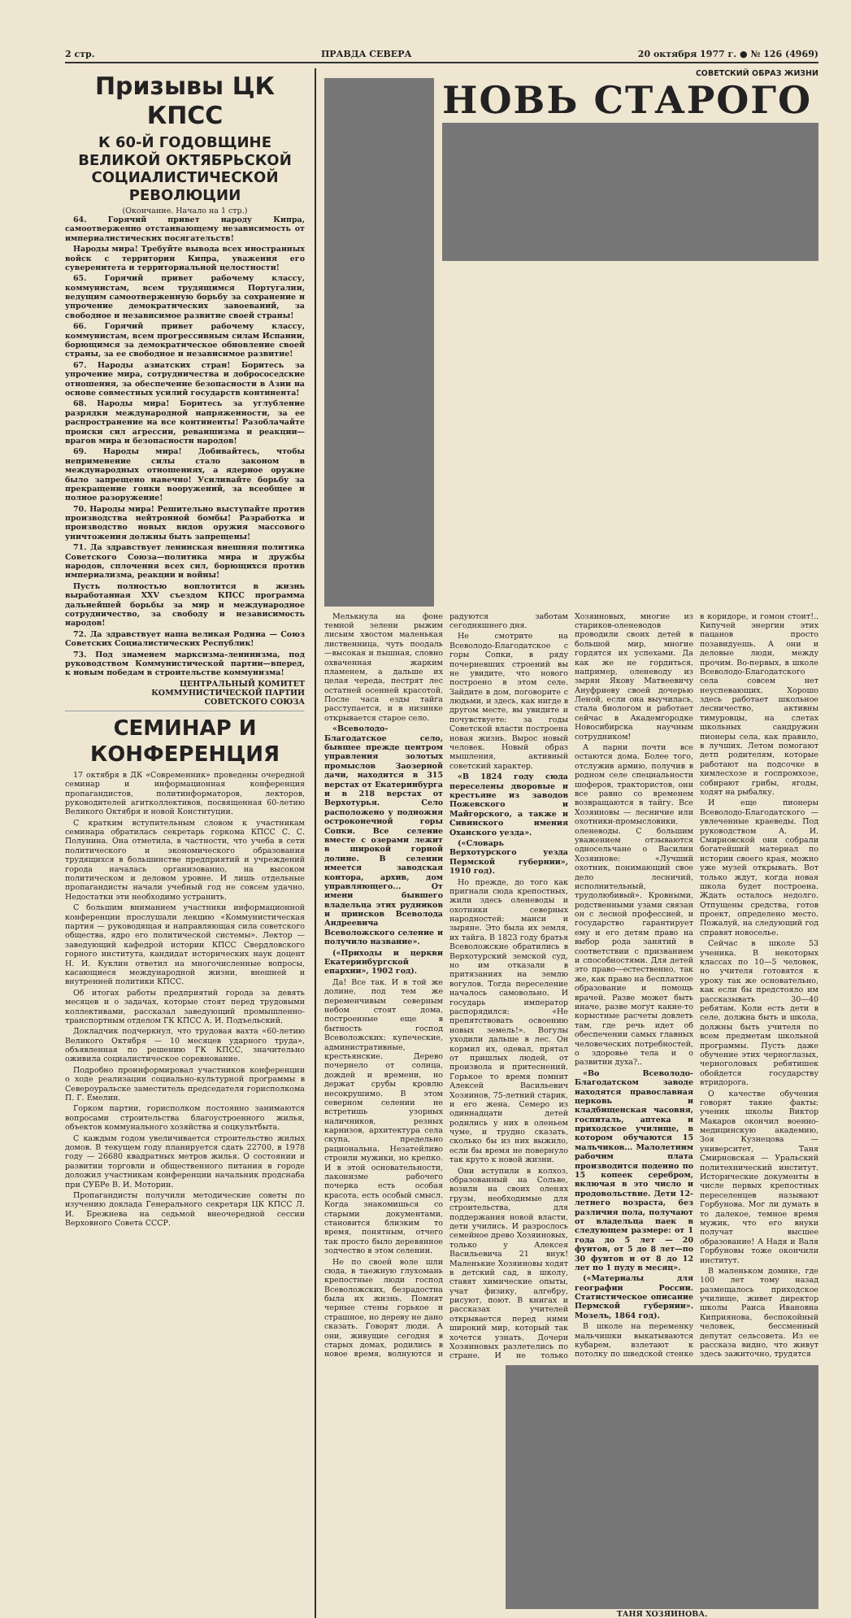2 стр. ПРАВДА СЕВЕРА 20 октября 1977 г. ● № 126 (4969)
Призывы ЦК КПСС
К 60-Й ГОДОВЩИНЕ ВЕЛИКОЙ ОКТЯБРЬСКОЙ СОЦИАЛИСТИЧЕСКОЙ РЕВОЛЮЦИИ
(Окончание. Начало на 1 стр.)
64. Горячий привет народу Кипра, самоотверженно отстаивающему независимость от империалистических посягательств!
Народы мира! Требуйте вывода всех иностранных войск с территории Кипра, уважения его суверенитета и территориальной целостности!
65. Горячий привет рабочему классу, коммунистам, всем трудящимся Португалии, ведущим самоотверженную борьбу за сохранение и упрочение демократических завоеваний, за свободное и независимое развитие своей страны!
66. Горячий привет рабочему классу, коммунистам, всем прогрессивным силам Испании, борющимся за демократическое обновление своей страны, за ее свободное и независимое развитие!
67. Народы азиатских стран! Боритесь за упрочение мира, сотрудничества и добрососедские отношения, за обеспечение безопасности в Азии на основе совместных усилий государств континента!
68. Народы мира! Боритесь за углубление разрядки международной напряженности, за ее распространение на все континенты! Разоблачайте происки сил агрессии, реваншизма и реакции—врагов мира и безопасности народов!
69. Народы мира! Добивайтесь, чтобы неприменение силы стало законом в международных отношениях, а ядерное оружие было запрещено навечно! Усиливайте борьбу за прекращение гонки вооружений, за всеобщее и полное разоружение!
70. Народы мира! Решительно выступайте против производства нейтронной бомбы! Разработка и производство новых видов оружия массового уничтожения должны быть запрещены!
71. Да здравствует ленинская внешняя политика Советского Союза—политика мира и дружбы народов, сплочения всех сил, борющихся против империализма, реакции и войны!
Пусть полностью воплотится в жизнь выработанная XXV съездом КПСС программа дальнейшей борьбы за мир и международное сотрудничество, за свободу и независимость народов!
72. Да здравствует наша великая Родина — Союз Советских Социалистических Республик!
73. Под знаменем марксизма-ленинизма, под руководством Коммунистической партии—вперед, к новым победам в строительстве коммунизма!
ЦЕНТРАЛЬНЫЙ КОМИТЕТ
КОММУНИСТИЧЕСКОЙ ПАРТИИ
СОВЕТСКОГО СОЮЗА
СЕМИНАР И КОНФЕРЕНЦИЯ
17 октября в ДК «Современник» проведены очередной семинар и информационная конференция пропагандистов, политинформаторов, лекторов, руководителей агитколлективов, посвященная 60-летию Великого Октября и новой Конституции.
С кратким вступительным словом к участникам семинара обратилась секретарь горкома КПСС С. С. Полунина. Она отметила, в частности, что учеба в сети политического и экономического образования трудящихся в большинстве предприятий и учреждений города началась организованно, на высоком политическом и деловом уровне. И лишь отдельные пропагандисты начали учебный год не совсем удачно. Недостатки эти необходимо устранить.
С большим вниманием участники информационной конференции прослушали лекцию «Коммунистическая партия — руководящая и направляющая сила советского общества, ядро его политической системы». Лектор — заведующий кафедрой истории КПСС Свердловского горного института, кандидат исторических наук доцент Н. И. Куклин ответил на многочисленные вопросы, касающиеся международной жизни, внешней и внутренней политики КПСС.
Об итогах работы предприятий города за девять месяцев и о задачах, которые стоят перед трудовыми коллективами, рассказал заведующий промышленно-транспортным отделом ГК КПСС А. И. Подъельский.
Докладчик подчеркнул, что трудовая вахта «60-летию Великого Октября — 10 месяцев ударного труда», объявленная по решению ГК КПСС, значительно оживила социалистическое соревнование.
Подробно проинформировал участников конференции о ходе реализации социально-культурной программы в Североуральске заместитель председателя горисполкома П. Г. Емелин.
Горком партии, горисполком постоянно занимаются вопросами строительства благоустроенного жилья, объектов коммунального хозяйства и соцкультбыта.
С каждым годом увеличивается строительство жилых домов. В текущем году планируется сдать 22700, в 1978 году — 26680 квадратных метров жилья. О состоянии и развитии торговли и общественного питания в городе доложил участникам конференции начальник продснаба при СУБРе В. И. Моторин.
Пропагандисты получили методические советы по изучению доклада Генерального секретаря ЦК КПСС Л. И. Брежнева на седьмой внеочередной сессии Верховного Совета СССР.
СОВЕТСКИЙ ОБРАЗ ЖИЗНИ
НОВЬ СТАРОГО
Мелькнула на фоне темной зелени рыжим лисьим хвостом маленькая лиственница, чуть поодаль—высокая и пышная, словно охваченная жарким пламенем, а дальше их целая череда, пестрят лес остатней осенней красотой. После часа езды тайга расступается, и в низинке открывается старое село.
«Всеволодо-Благодатское село, бывшее прежде центром управления золотых промыслов Заозерной дачи, находится в 315 верстах от Екатеринбурга и в 218 верстах от Верхотурья. Село расположено у подножия остроконечной горы Сопки. Все селение вместе с озерами лежит в широкой горной долине. В селении имеется заводская контора, архив, дом управляющего... От имени бывшего владельца этих рудников и приисков Всеволода Андреевича Всеволожского селение и получило название».
(«Приходы и церкви Екатеринбургской епархии», 1902 год).
Да! Все так. И в той же долине, под тем же переменчивым северным небом стоят дома, построенные еще в бытность господ Всеволожских: купеческие, административные, крестьянские. Дерево почернело от солнца, дождей и времени, но держат срубы кровлю несокрушимо. В этом северном селении не встретишь узорных наличников, резных карнизов, архитектура села скупа, предельно рациональна. Незатейливо строили мужики, но крепко. И в этой основательности, лаконизме рабочего почерка есть особая красота, есть особый смысл. Когда знакомишься со старыми документами, становится близким то время, понятным, отчего так просто было деревянное зодчество в этом селении.
Не по своей воле шли сюда, в таежную глухомань крепостные люди господ Всеволожских, безрадостна была их жизнь. Помнят черные стены горькое и страшное, но дереву не дано сказать. Говорят люди. А они, живущие сегодня в старых домах, родились в новое время, волнуются и радуются заботам сегодняшнего дня.
Не смотрите на Всеволодо-Благодатское с горы Сопки, в ряду почерневших строений вы не увидите, что нового построено в этом селе. Зайдите в дом, поговорите с людьми, и здесь, как нигде в другом месте, вы увидите и почувствуете: за годы Советской власти построена новая жизнь. Вырос новый человек. Новый образ мышления, активный советский характер.
«В 1824 году сюда переселены дворовые и крестьяне из заводов Пожевского и Майгорского, а также и Сивинского имения Оханского уезда».
(«Словарь Верхотурского уезда Пермской губернии», 1910 год).
Но прежде, до того как пригнали сюда крепостных, жили здесь оленеводы и охотники северных народностей: манси и зыряне. Это была их земля, их тайга. В 1823 году братья Всеволожские обратились в Верхотурский земской суд, но им отказали в притязаниях на землю вогулов. Тогда переселение началось самовольно. И государь император распорядился: «Не препятствовать освоению новых земель!». Вогулы уходили дальше в лес. Он кормил их, одевал, прятал от пришлых людей, от произвола и притеснений. Горькое то время помнит Алексей Васильевич Хозяинов, 75-летний старик, и его жена. Семеро из одиннадцати детей родились у них в оленьем чуме, и трудно сказать, сколько бы из них выжило, если бы время не повернуло так круто к новой жизни.
Они вступили в колхоз, образованный на Сольве, возили на своих оленях грузы, необходимые для строительства, для поддержания новой власти, дети учились. И разрослось семейное древо Хозяиновых, только у Алексея Васильевича 21 внук! Маленькие Хозяиновы ходят в детский сад, в школу, ставят химические опыты, учат физику, алгебру, рисуют, поют. В книгах и рассказах учителей открывается перед ними широкий мир, который так хочется узнать. Дочери Хозяиновых разлетелись по стране. И не только Хозяиновых, многие из стариков-оленеводов проводили своих детей в большой мир, многие гордятся их успехами. Да как же не гордиться, например, оленеводу из зырян Якову Матвеевичу Ануфриеву своей дочерью Леной, если она выучилась, стала биологом и работает сейчас в Академгородке Новосибирска научным сотрудником!
А парни почти все остаются дома. Более того, отслужив армию, получив в родном селе специальности шоферов, трактористов, они все равно со временем возвращаются в тайгу. Все Хозяиновы — лесничие или охотники-промысловики, оленеводы. С большим уважением отзываются односельчане о Василии Хозяинове: «Лучший охотник, понимающий свое дело лесничий, исполнительный, трудолюбивый». Кровными, родственными узами связан он с лесной профессией, и государство гарантирует ему и его детям право на выбор рода занятий в соответствии с призванием и способностями. Для детей это право—естественно, так же, как право на бесплатное образование и помощь врачей. Разве может быть иначе, разве могут какие-то корыстные расчеты довлеть там, где речь идет об обеспечении самых главных человеческих потребностей, о здоровье тела и о развитии духа?..
«Во Всеволодо-Благодатском заводе находятся православная церковь и кладбищенская часовня, госпиталь, аптека и приходское училище, в котором обучаются 15 мальчиков... Малолетним рабочим плата производится поденно по 15 копеек серебром, включая в это число и продовольствие. Дети 12-летнего возраста, без различия пола, получают от владельца паек в следующем размере: от 1 года до 5 лет — 20 фунтов, от 5 до 8 лет—по 30 фунтов и от 8 до 12 лет по 1 пуду в месяц».
(«Материалы для географии России. Статистическое описание Пермской губернии». Мозель, 1864 год).
В школе на переменку мальчишки выкатываются кубарем, взлетают к потолку по шведской стенке в коридоре, и гомон стоит!.. Кипучей энергии этих пацанов просто позавидуешь. А они и деловые люди, между прочим. Во-первых, в школе Всеволодо-Благодатского села совсем нет неуспевающих. Хорошо здесь работает школьное лесничество, активны тимуровцы, на слетах школьных сандружин пионеры села, как правило, в лучших. Летом помогают детп родителям, которые работают на подсочке в химлесхозе и госпромхозе, собирают грибы, ягоды, ходят на рыбалку.
И еще пионеры Всеволодо-Благодатского — увлеченные краеведы. Под руководством А. И. Смирновской они собрали богатейший материал по истории своего края, можно уже музей открывать. Вот только ждут, когда новая школа будет построена. Ждать осталось недолго. Отпущены средства, готов проект, определено место. Пожалуй, на следующий год справят новоселье.
Сейчас в школе 53 ученика. В некоторых классах по 10—5 человек, но учителя готовятся к уроку так же основательно, как если бы предстояло им рассказывать 30—40 ребятам. Коли есть дети в селе, должна быть и школа, должны быть учителя по всем предметам школьной программы. Пусть даже обучение этих черноглазых, черноголовых ребятишек обойдется государству втридорога.
О качестве обучения говорят такие факты: ученик школы Виктор Макаров окончил военно-медицинскую академию, Зоя Кузнецова —университет, Таня Смирновская — Уральский политехнический институт. Исторические документы в числе первых крепостных переселенцев называют Горбунова. Мог ли думать в то далекое, темное время мужик, что его внуки получат высшее образование! А Надя и Валя Горбуновы тоже окончили институт.
В маленьком домике, где 100 лет тому назад размещалось приходское училище, живет директор школы Раиса Ивановна Киприянова, беспокойный человек, бессменный депутат сельсовета. Из ее рассказа видно, что живут здесь зажиточно, трудятся
ТАНЯ ХОЗЯИНОВА.